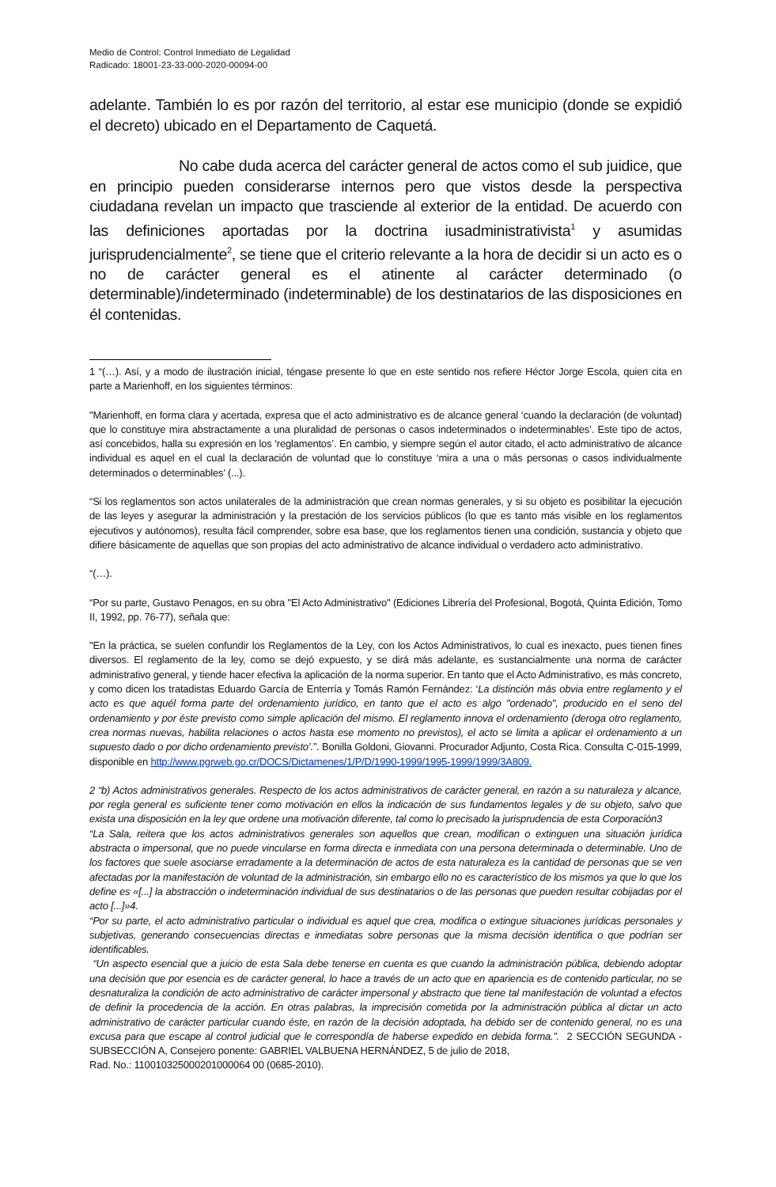Medio de Control: Control Inmediato de Legalidad
Radicado: 18001-23-33-000-2020-00094-00
adelante. También lo es por razón del territorio, al estar ese municipio (donde se expidió el decreto) ubicado en el Departamento de Caquetá.
No cabe duda acerca del carácter general de actos como el sub juidice, que en principio pueden considerarse internos pero que vistos desde la perspectiva ciudadana revelan un impacto que trasciende al exterior de la entidad. De acuerdo con las definiciones aportadas por la doctrina iusadministrativista<sup>1</sup> y asumidas jurisprudencialmente<sup>2</sup>, se tiene que el criterio relevante a la hora de decidir si un acto es o no de carácter general es el atinente al carácter determinado (o determinable)/indeterminado (indeterminable) de los destinatarios de las disposiciones en él contenidas.
1 “(…). Así, y a modo de ilustración inicial, téngase presente lo que en este sentido nos refiere Héctor Jorge Escola, quien cita en parte a Marienhoff, en los siguientes términos:
"Marienhoff, en forma clara y acertada, expresa que el acto administrativo es de alcance general ‘cuando la declaración (de voluntad) que lo constituye mira abstractamente a una pluralidad de personas o casos indeterminados o indeterminables’. Este tipo de actos, así concebidos, halla su expresión en los ‘reglamentos’. En cambio, y siempre según el autor citado, el acto administrativo de alcance individual es aquel en el cual la declaración de voluntad que lo constituye ‘mira a una o más personas o casos individualmente determinados o determinables’ (...).
“Si los reglamentos son actos unilaterales de la administración que crean normas generales, y si su objeto es posibilitar la ejecución de las leyes y asegurar la administración y la prestación de los servicios públicos (lo que es tanto más visible en los reglamentos ejecutivos y autónomos), resulta fácil comprender, sobre esa base, que los reglamentos tienen una condición, sustancia y objeto que difiere básicamente de aquellas que son propias del acto administrativo de alcance individual o verdadero acto administrativo.
“(…).
“Por su parte, Gustavo Penagos, en su obra "El Acto Administrativo" (Ediciones Librería del Profesional, Bogotá, Quinta Edición, Tomo II, 1992, pp. 76-77), señala que:
"En la práctica, se suelen confundir los Reglamentos de la Ley, con los Actos Administrativos, lo cual es inexacto, pues tienen fines diversos. El reglamento de la ley, como se dejó expuesto, y se dirá más adelante, es sustancialmente una norma de carácter administrativo general, y tiende hacer efectiva la aplicación de la norma superior. En tanto que el Acto Administrativo, es más concreto, y como dicen los tratadistas Eduardo García de Enterría y Tomás Ramón Fernández: ‘La distinción más obvia entre reglamento y el acto es que aquél forma parte del ordenamiento jurídico, en tanto que el acto es algo "ordenado", producido en el seno del ordenamiento y por éste previsto como simple aplicación del mismo. El reglamento innova el ordenamiento (deroga otro reglamento, crea normas nuevas, habilita relaciones o actos hasta ese momento no previstos), el acto se limita a aplicar el ordenamiento a un supuesto dado o por dicho ordenamiento previsto’.”. Bonilla Goldoni, Giovanni. Procurador Adjunto, Costa Rica. Consulta C-015-1999, disponible en http://www.pgrweb.go.cr/DOCS/Dictamenes/1/P/D/1990-1999/1995-1999/1999/3A809.
2 “b) Actos administrativos generales. Respecto de los actos administrativos de carácter general, en razón a su naturaleza y alcance, por regla general es suficiente tener como motivación en ellos la indicación de sus fundamentos legales y de su objeto, salvo que exista una disposición en la ley que ordene una motivación diferente, tal como lo precisado la jurisprudencia de esta Corporación3
“La Sala, reitera que los actos administrativos generales son aquellos que crean, modifican o extinguen una situación jurídica abstracta o impersonal, que no puede vincularse en forma directa e inmediata con una persona determinada o determinable. Uno de los factores que suele asociarse erradamente a la determinación de actos de esta naturaleza es la cantidad de personas que se ven afectadas por la manifestación de voluntad de la administración, sin embargo ello no es característico de los mismos ya que lo que los define es «[...] la abstracción o indeterminación individual de sus destinatarios o de las personas que pueden resultar cobijadas por el acto [...]»4.
“Por su parte, el acto administrativo particular o individual es aquel que crea, modifica o extingue situaciones jurídicas personales y subjetivas, generando consecuencias directas e inmediatas sobre personas que la misma decisión identifica o que podrían ser identificables.
“Un aspecto esencial que a juicio de esta Sala debe tenerse en cuenta es que cuando la administración pública, debiendo adoptar una decisión que por esencia es de carácter general, lo hace a través de un acto que en apariencia es de contenido particular, no se desnaturaliza la condición de acto administrativo de carácter impersonal y abstracto que tiene tal manifestación de voluntad a efectos de definir la procedencia de la acción. En otras palabras, la imprecisión cometida por la administración pública al dictar un acto administrativo de carácter particular cuando éste, en razón de la decisión adoptada, ha debido ser de contenido general, no es una excusa para que escape al control judicial que le correspondía de haberse expedido en debida forma.”. 2 SECCIÓN SEGUNDA - SUBSECCIÓN A, Consejero ponente: GABRIEL VALBUENA HERNÁNDEZ, 5 de julio de 2018,
Rad. No.: 110010325000201000064 00 (0685-2010).